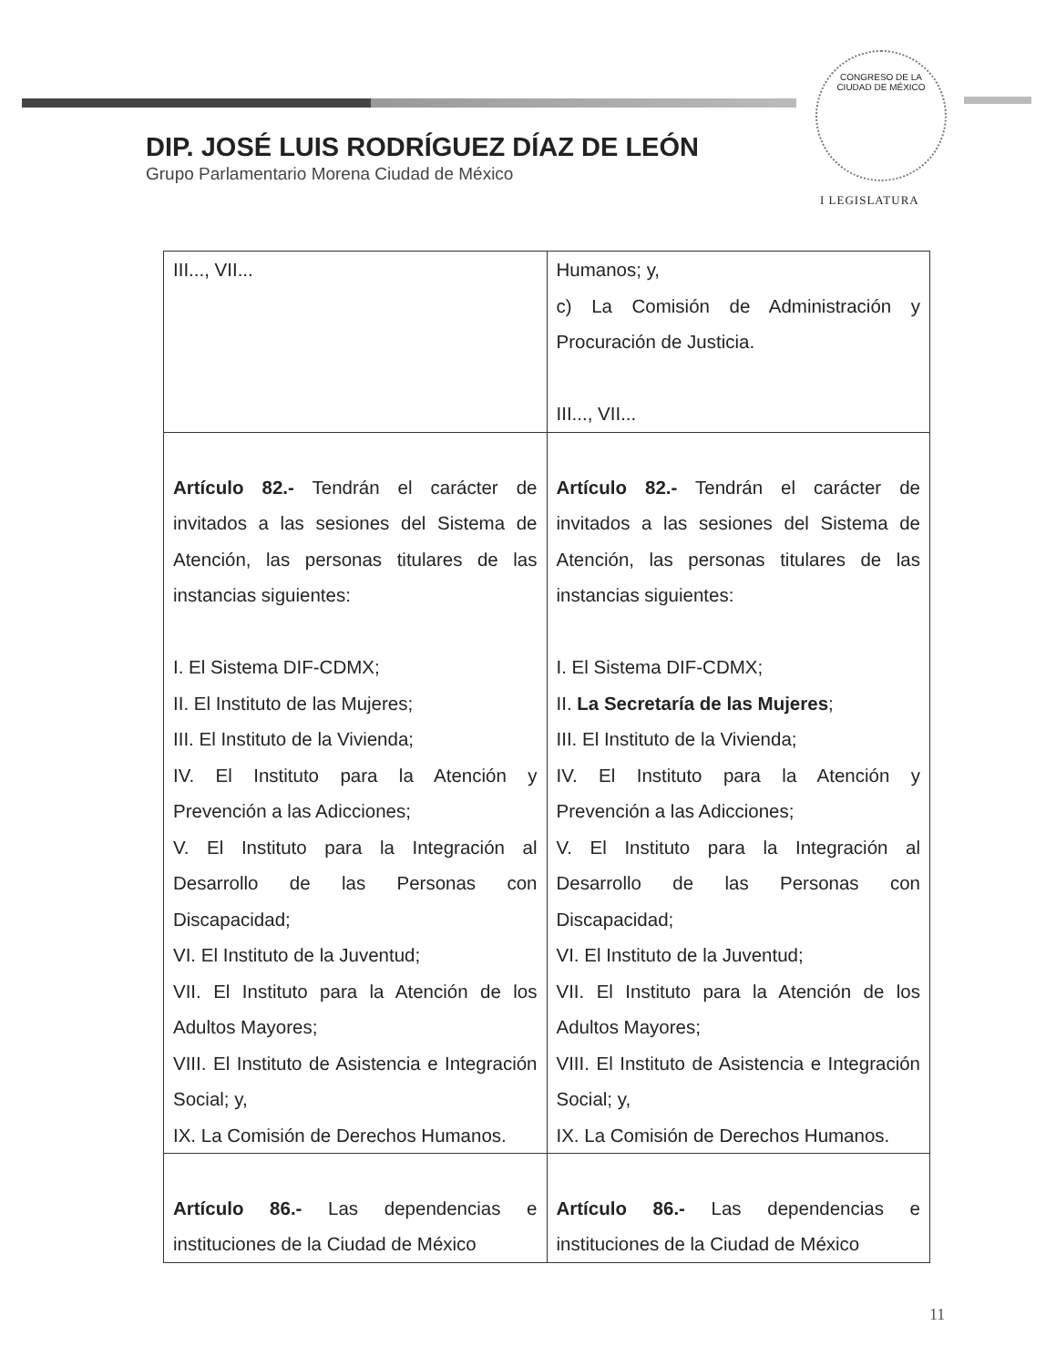CONGRESO DE LA
CIUDAD DE MÉXICO
DIP. JOSÉ LUIS RODRÍGUEZ DÍAZ DE LEÓN
Grupo Parlamentario Morena Ciudad de México
I LEGISLATURA
| III..., VII... | Humanos; y, c) La Comisión de Administración y Procuración de Justicia. III..., VII... |
| Artículo 82.- Tendrán el carácter de invitados a las sesiones del Sistema de Atención, las personas titulares de las instancias siguientes: I. El Sistema DIF-CDMX; II. El Instituto de las Mujeres; III. El Instituto de la Vivienda; IV. El Instituto para la Atención y Prevención a las Adicciones; V. El Instituto para la Integración al Desarrollo de las Personas con Discapacidad; VI. El Instituto de la Juventud; VII. El Instituto para la Atención de los Adultos Mayores; VIII. El Instituto de Asistencia e Integración Social; y, IX. La Comisión de Derechos Humanos. | Artículo 82.- Tendrán el carácter de invitados a las sesiones del Sistema de Atención, las personas titulares de las instancias siguientes: I. El Sistema DIF-CDMX; II. La Secretaría de las Mujeres ; III. El Instituto de la Vivienda; IV. El Instituto para la Atención y Prevención a las Adicciones; V. El Instituto para la Integración al Desarrollo de las Personas con Discapacidad; VI. El Instituto de la Juventud; VII. El Instituto para la Atención de los Adultos Mayores; VIII. El Instituto de Asistencia e Integración Social; y, IX. La Comisión de Derechos Humanos. |
| Artículo 86.- Las dependencias e instituciones de la Ciudad de México | Artículo 86.- Las dependencias e instituciones de la Ciudad de México |
11